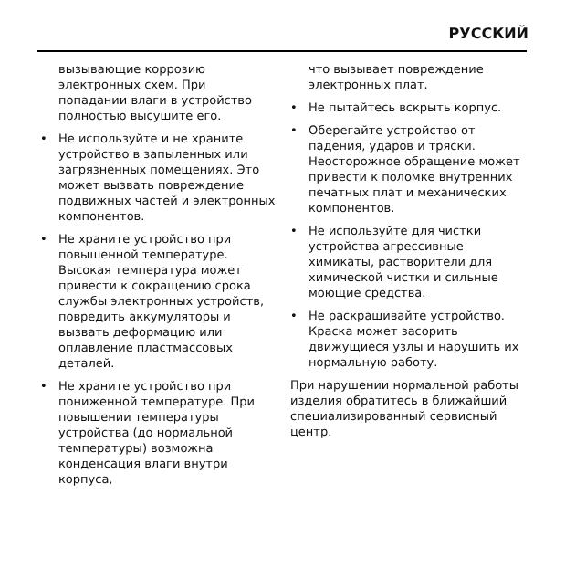РУССКИЙ
вызывающие коррозию электронных схем. При попадании влаги в устройство полностью высушите его.
• Не используйте и не храните устройство в запыленных или загрязненных помещениях. Это может вызвать повреждение подвижных частей и электронных компонентов.
• Не храните устройство при повышенной температуре. Высокая температура может привести к сокращению срока службы электронных устройств, повредить аккумуляторы и вызвать деформацию или оплавление пластмассовых деталей.
• Не храните устройство при пониженной температуре. При повышении температуры устройства (до нормальной температуры) возможна конденсация влаги внутри корпуса,
что вызывает повреждение электронных плат.
• Не пытайтесь вскрыть корпус.
• Оберегайте устройство от падения, ударов и тряски. Неосторожное обращение может привести к поломке внутренних печатных плат и механических компонентов.
• Не используйте для чистки устройства агрессивные химикаты, растворители для химической чистки и сильные моющие средства.
• Не раскрашивайте устройство. Краска может засорить движущиеся узлы и нарушить их нормальную работу.
При нарушении нормальной работы изделия обратитесь в ближайший специализированный сервисный центр.